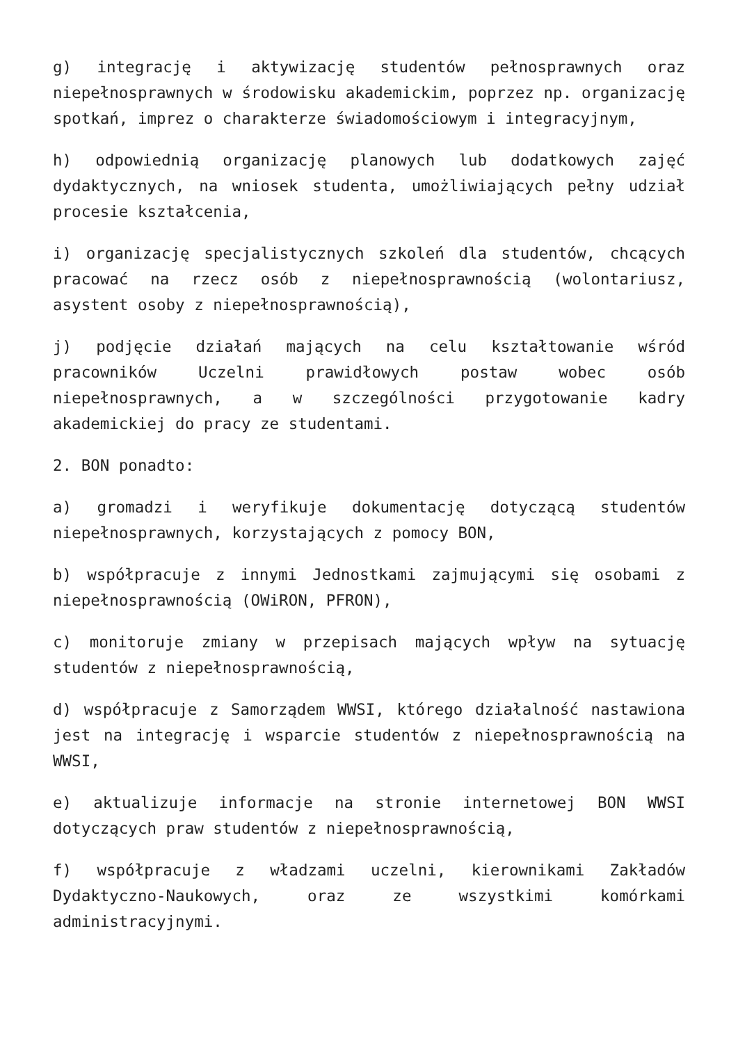g) integrację i aktywizację studentów pełnosprawnych oraz niepełnosprawnych w środowisku akademickim, poprzez np. organizację spotkań, imprez o charakterze świadomościowym i integracyjnym,
h) odpowiednią organizację planowych lub dodatkowych zajęć dydaktycznych, na wniosek studenta, umożliwiających pełny udział procesie kształcenia,
i) organizację specjalistycznych szkoleń dla studentów, chcących pracować na rzecz osób z niepełnosprawnością (wolontariusz, asystent osoby z niepełnosprawnością),
j) podjęcie działań mających na celu kształtowanie wśród pracowników Uczelni prawidłowych postaw wobec osób niepełnosprawnych, a w szczególności przygotowanie kadry akademickiej do pracy ze studentami.
2. BON ponadto:
a) gromadzi i weryfikuje dokumentację dotyczącą studentów niepełnosprawnych, korzystających z pomocy BON,
b) współpracuje z innymi Jednostkami zajmującymi się osobami z niepełnosprawnością (OWiRON, PFRON),
c) monitoruje zmiany w przepisach mających wpływ na sytuację studentów z niepełnosprawnością,
d) współpracuje z Samorządem WWSI, którego działalność nastawiona jest na integrację i wsparcie studentów z niepełnosprawnością na WWSI,
e) aktualizuje informacje na stronie internetowej BON WWSI dotyczących praw studentów z niepełnosprawnością,
f) współpracuje z władzami uczelni, kierownikami Zakładów Dydaktyczno-Naukowych, oraz ze wszystkimi komórkami administracyjnymi.